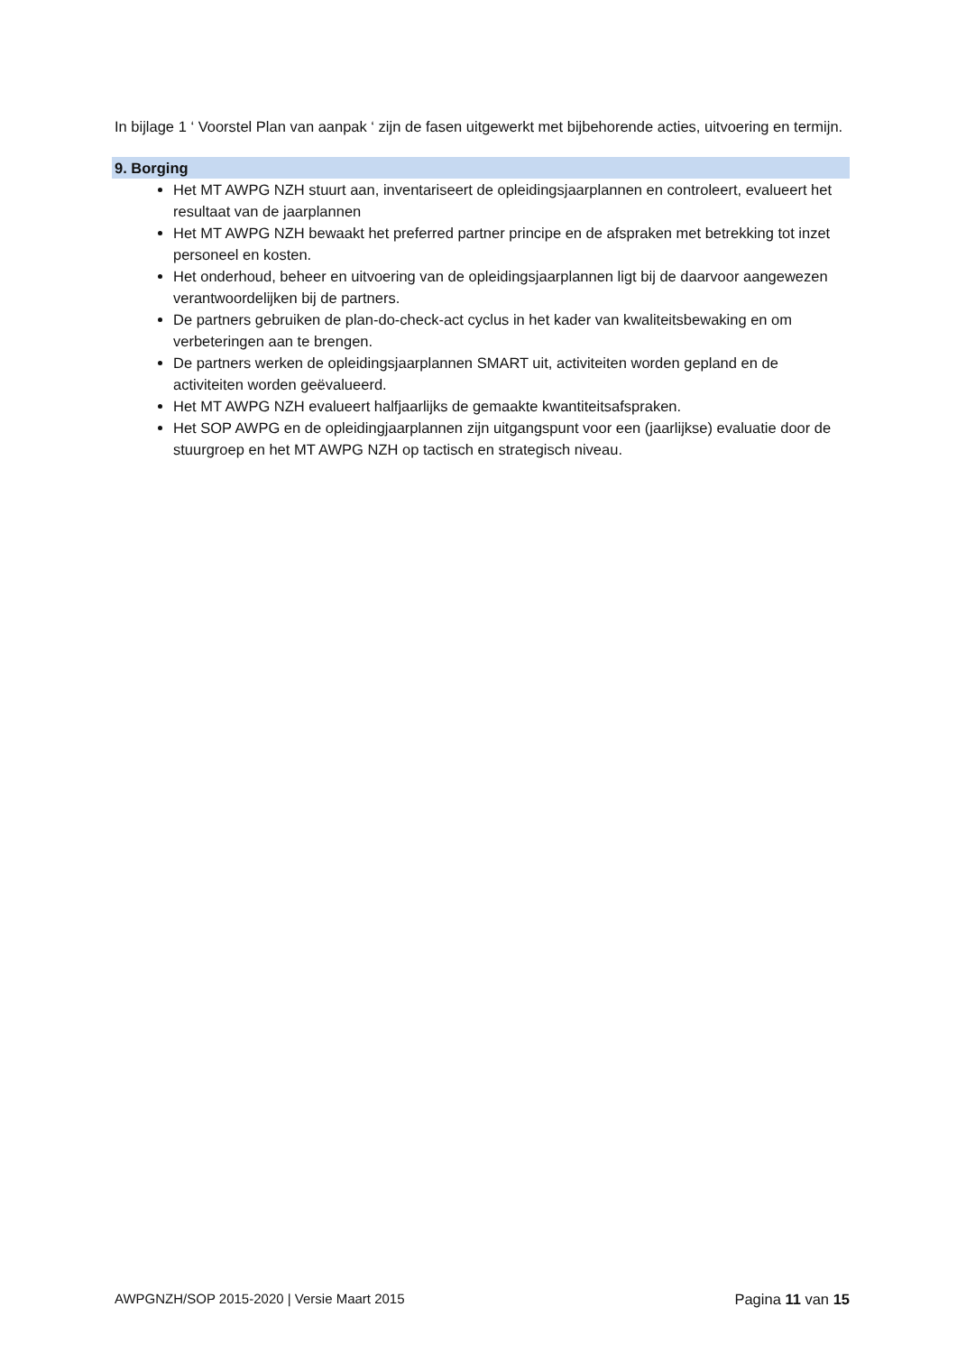In bijlage 1 ‘ Voorstel Plan van aanpak ‘ zijn de fasen uitgewerkt met bijbehorende acties, uitvoering en termijn.
9. Borging
Het MT AWPG NZH stuurt aan, inventariseert de opleidingsjaarplannen en controleert, evalueert het resultaat van de jaarplannen
Het MT AWPG NZH bewaakt het preferred partner principe en de afspraken met betrekking tot inzet personeel en kosten.
Het onderhoud, beheer en uitvoering van de opleidingsjaarplannen ligt bij de daarvoor aangewezen verantwoordelijken bij de partners.
De partners gebruiken de plan-do-check-act cyclus in het kader van kwaliteitsbewaking en om verbeteringen aan te brengen.
De partners werken de opleidingsjaarplannen SMART uit, activiteiten worden gepland en de activiteiten worden geëvalueerd.
Het MT AWPG NZH evalueert halfjaarlijks de gemaakte kwantiteitsafspraken.
Het SOP AWPG en de opleidingjaarplannen zijn uitgangspunt voor een (jaarlijkse) evaluatie door de stuurgroep en het MT AWPG NZH op tactisch en strategisch niveau.
AWPGNZH/SOP 2015-2020 | Versie Maart 2015 Pagina 11 van 15